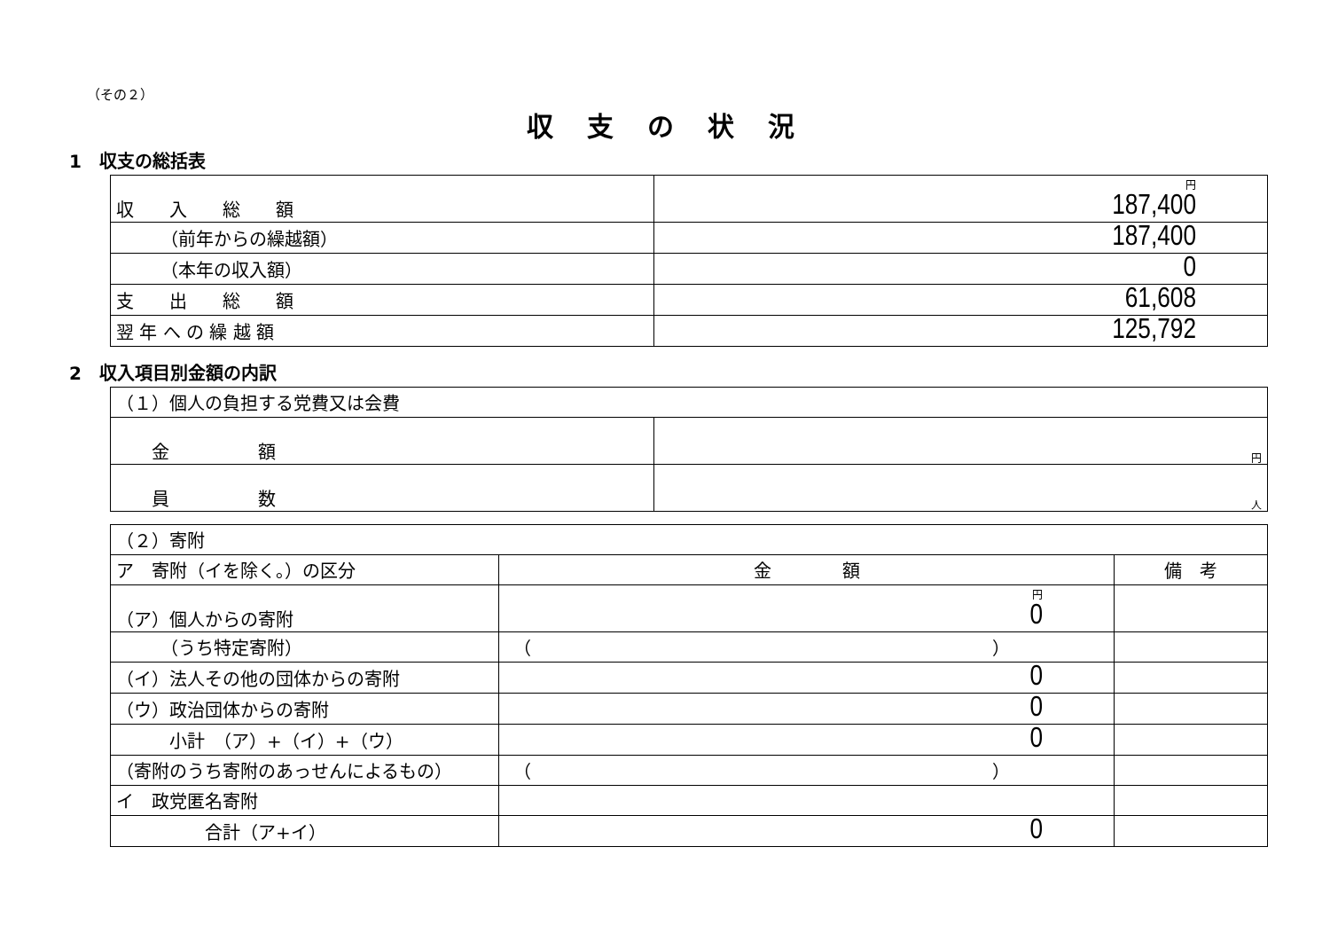（その２）
収支の状況
1　収支の総括表
| 収 入 総 額 | 円 187,400 |
| （前年からの繰越額） | 187,400 |
| （本年の収入額） | 0 |
| 支 出 総 額 | 61,608 |
| 翌 年 へ の 繰 越 額 | 125,792 |
2　収入項目別金額の内訳
| （１）個人の負担する党費又は会費 | |
| 金 額 | 円 |
| 員 数 | 人 |
| （２）寄附 | | |
| ア 寄附（イを除く。）の区分 | 金 額 | 備 考 |
| （ア）個人からの寄附 | 円 0 | |
| （うち特定寄附） | （ ） | |
| （イ）法人その他の団体からの寄附 | 0 | |
| （ウ）政治団体からの寄附 | 0 | |
| 小計 （ア）+（イ）+（ウ） | 0 | |
| （寄附のうち寄附のあっせんによるもの） | （ ） | |
| イ 政党匿名寄附 | | |
| 合計（ア+イ） | 0 | |